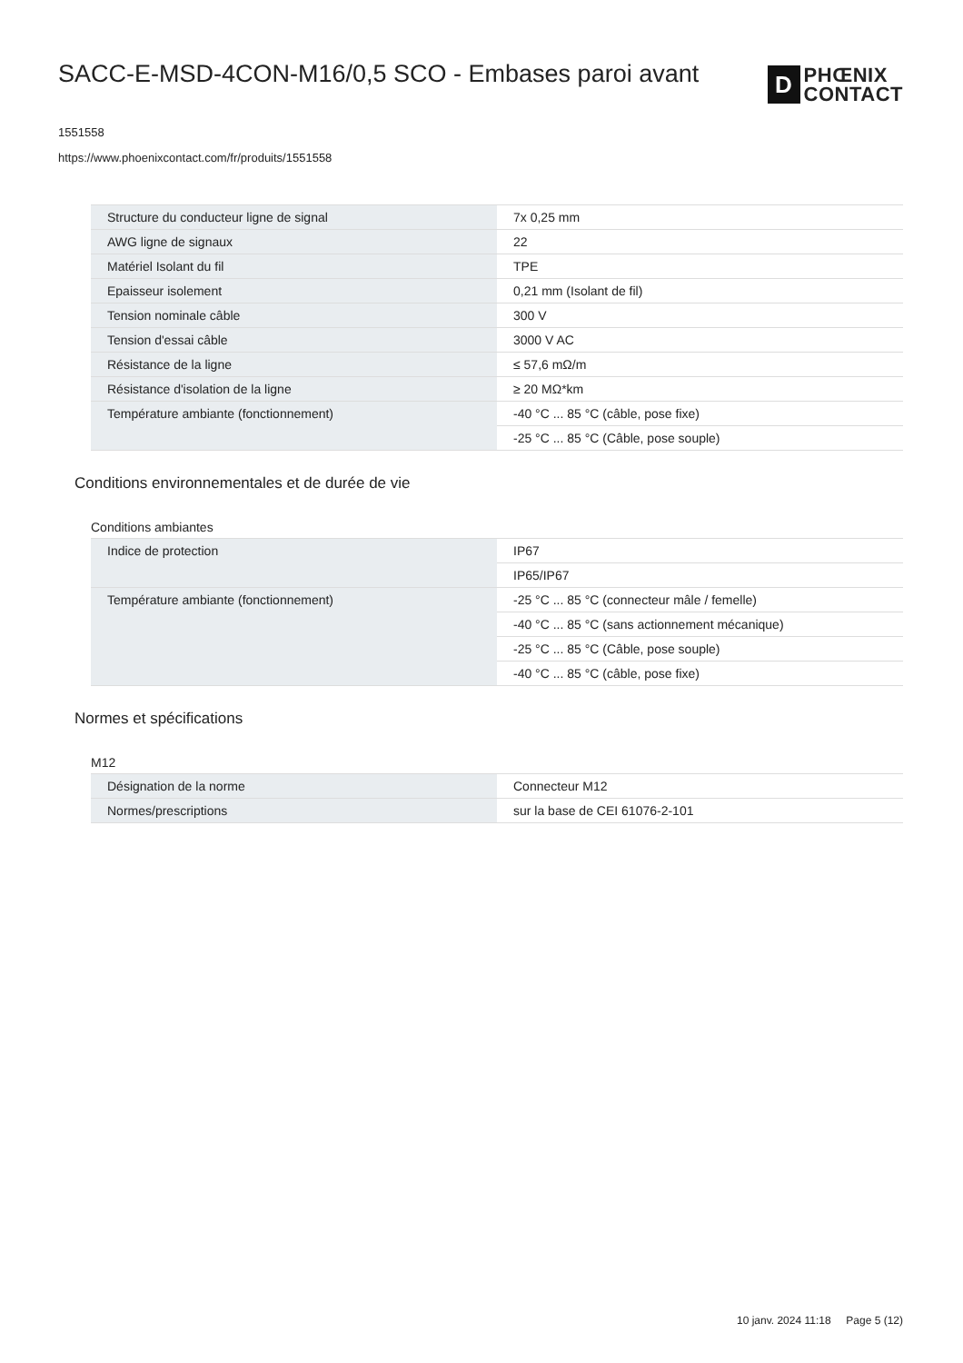SACC-E-MSD-4CON-M16/0,5 SCO - Embases paroi avant
D
PHŒNIX
CONTACT
1551558
https://www.phoenixcontact.com/fr/produits/1551558
| Structure du conducteur ligne de signal | 7x 0,25 mm |
| AWG ligne de signaux | 22 |
| Matériel Isolant du fil | TPE |
| Epaisseur isolement | 0,21 mm (Isolant de fil) |
| Tension nominale câble | 300 V |
| Tension d'essai câble | 3000 V AC |
| Résistance de la ligne | ≤ 57,6 mΩ/m |
| Résistance d'isolation de la ligne | ≥ 20 MΩ*km |
| Température ambiante (fonctionnement) | -40 °C ... 85 °C (câble, pose fixe) |
| | -25 °C ... 85 °C (Câble, pose souple) |
Conditions environnementales et de durée de vie
Conditions ambiantes
| Indice de protection | IP67 |
| | IP65/IP67 |
| Température ambiante (fonctionnement) | -25 °C ... 85 °C (connecteur mâle / femelle) |
| | -40 °C ... 85 °C (sans actionnement mécanique) |
| | -25 °C ... 85 °C (Câble, pose souple) |
| | -40 °C ... 85 °C (câble, pose fixe) |
Normes et spécifications
M12
| Désignation de la norme | Connecteur M12 |
| Normes/prescriptions | sur la base de CEI 61076-2-101 |
10 janv. 2024 11:18 Page 5 (12)